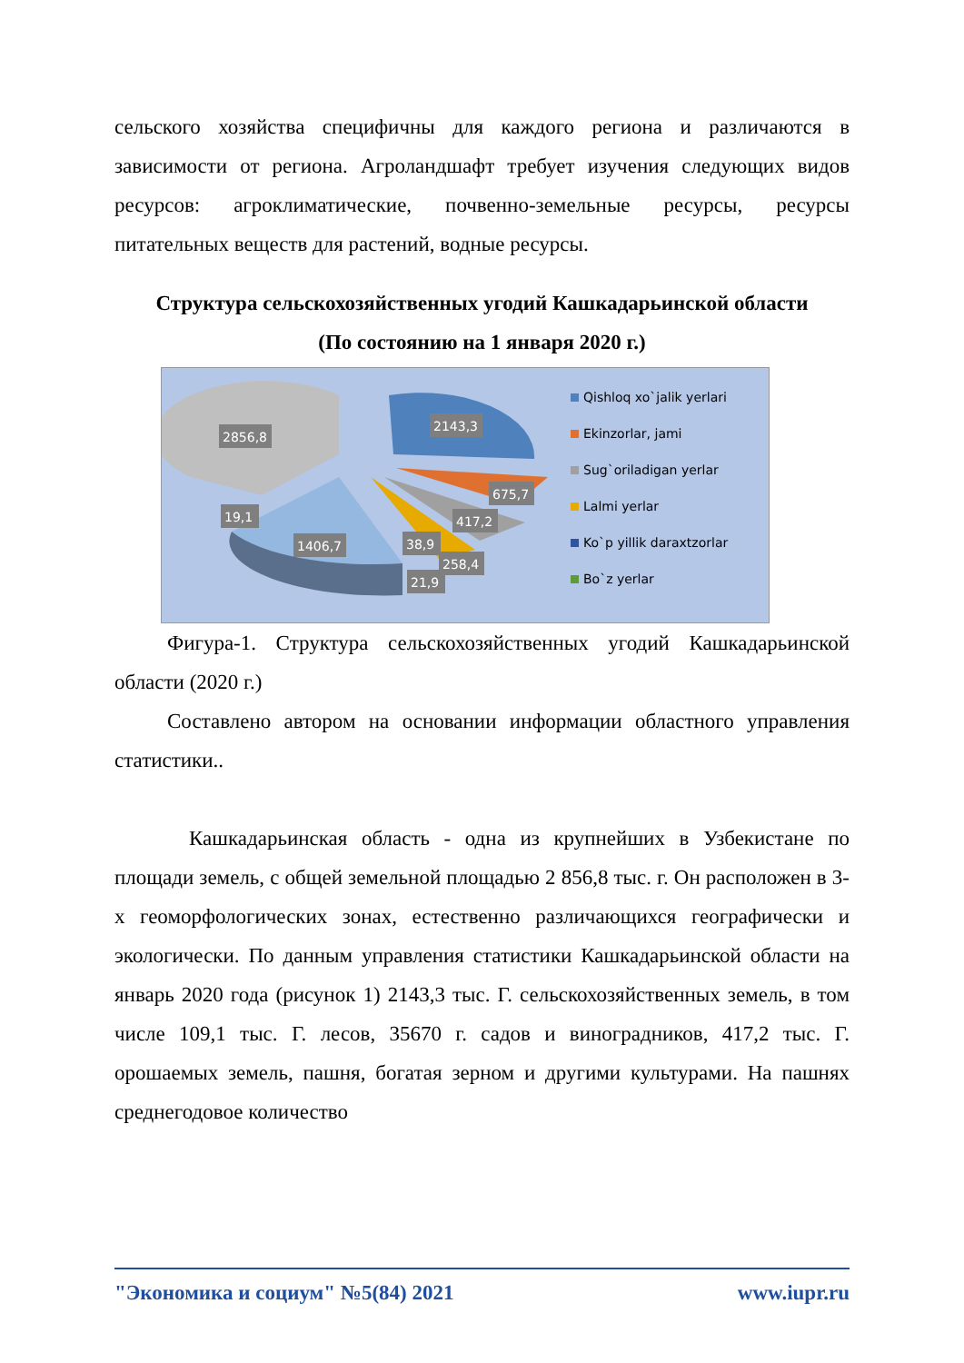сельского хозяйства специфичны для каждого региона и различаются в зависимости от региона. Агроландшафт требует изучения следующих видов ресурсов: агроклиматические, почвенно-земельные ресурсы, ресурсы питательных веществ для растений, водные ресурсы.
Структура сельскохозяйственных угодий Кашкадарьинской области
(По состоянию на 1 января 2020 г.)
2856,8
2143,3
675,7
417,2
19,1
1406,7
38,9
258,4
21,9
Qishloq xo`jalik yerlari
Ekinzorlar, jami
Sug`oriladigan yerlar
Lalmi yerlar
Ko`p yillik daraxtzorlar
Bo`z yerlar
Фигура-1. Структура сельскохозяйственных угодий Кашкадарьинской области (2020 г.)
Составлено автором на основании информации областного управления статистики..
Кашкадарьинская область - одна из крупнейших в Узбекистане по площади земель, с общей земельной площадью 2 856,8 тыс. г. Он расположен в 3-х геоморфологических зонах, естественно различающихся географически и экологически. По данным управления статистики Кашкадарьинской области на январь 2020 года (рисунок 1) 2143,3 тыс. Г. сельскохозяйственных земель, в том числе 109,1 тыс. Г. лесов, 35670 г. садов и виноградников, 417,2 тыс. Г. орошаемых земель, пашня, богатая зерном и другими культурами. На пашнях среднегодовое количество
"Экономика и социум" №5(84) 2021 www.iupr.ru